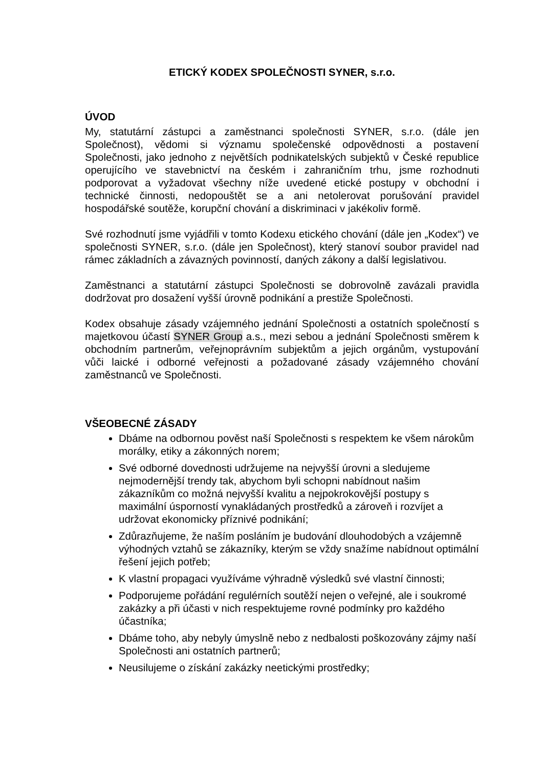ETICKÝ KODEX SPOLEČNOSTI SYNER, s.r.o.
ÚVOD
My, statutární zástupci a zaměstnanci společnosti SYNER, s.r.o. (dále jen Společnost), vědomi si významu společenské odpovědnosti a postavení Společnosti, jako jednoho z největších podnikatelských subjektů v České republice operujícího ve stavebnictví na českém i zahraničním trhu, jsme rozhodnuti podporovat a vyžadovat všechny níže uvedené etické postupy v obchodní i technické činnosti, nedopouštět se a ani netolerovat porušování pravidel hospodářské soutěže, korupční chování a diskriminaci v jakékoliv formě.
Své rozhodnutí jsme vyjádřili v tomto Kodexu etického chování (dále jen „Kodex“) ve společnosti SYNER, s.r.o. (dále jen Společnost), který stanoví soubor pravidel nad rámec základních a závazných povinností, daných zákony a další legislativou.
Zaměstnanci a statutární zástupci Společnosti se dobrovolně zavázali pravidla dodržovat pro dosažení vyšší úrovně podnikání a prestiže Společnosti.
Kodex obsahuje zásady vzájemného jednání Společnosti a ostatních společností s majetkovou účastí SYNER Group a.s., mezi sebou a jednání Společnosti směrem k obchodním partnerům, veřejnoprávním subjektům a jejich orgánům, vystupování vůči laické i odborné veřejnosti a požadované zásady vzájemného chování zaměstnanců ve Společnosti.
VŠEOBECNÉ ZÁSADY
Dbáme na odbornou pověst naší Společnosti s respektem ke všem nárokům morálky, etiky a zákonných norem;
Své odborné dovednosti udržujeme na nejvyšší úrovni a sledujeme nejmodernější trendy tak, abychom byli schopni nabídnout našim zákazníkům co možná nejvyšší kvalitu a nejpokrokovější postupy s maximální úsporností vynakládaných prostředků a zároveň i rozvíjet a udržovat ekonomicky příznivé podnikání;
Zdůrazňujeme, že naším posláním je budování dlouhodobých a vzájemně výhodných vztahů se zákazníky, kterým se vždy snažíme nabídnout optimální řešení jejich potřeb;
K vlastní propagaci využíváme výhradně výsledků své vlastní činnosti;
Podporujeme pořádání regulérních soutěží nejen o veřejné, ale i soukromé zakázky a při účasti v nich respektujeme rovné podmínky pro každého účastníka;
Dbáme toho, aby nebyly úmyslně nebo z nedbalosti poškozovány zájmy naší Společnosti ani ostatních partnerů;
Neusilujeme o získání zakázky neetickými prostředky;